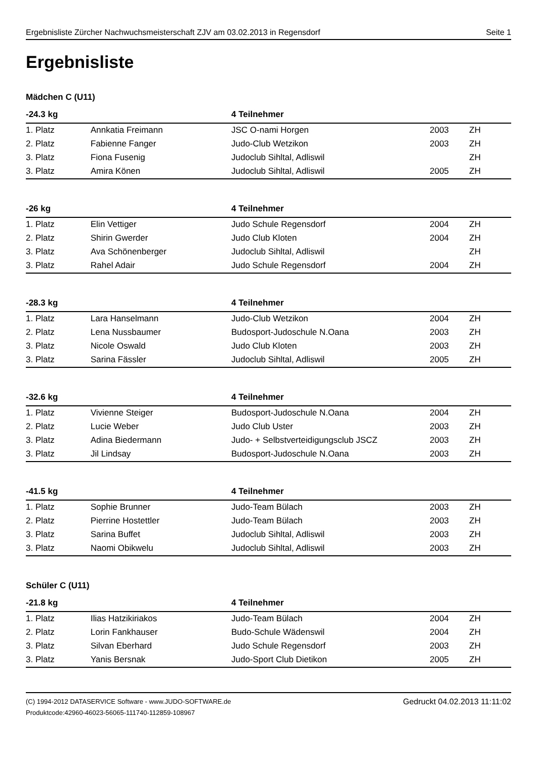Ergebnisliste Zürcher Nachwuchsmeisterschaft ZJV am 03.02.2013 in Regensdorf Seite 1
Ergebnisliste
Mädchen C (U11)
| -24.3 kg | | 4 Teilnehmer | | |
| --- | --- | --- | --- | --- |
| 1. Platz | Annkatia Freimann | JSC O-nami Horgen | 2003 | ZH |
| 2. Platz | Fabienne Fanger | Judo-Club Wetzikon | 2003 | ZH |
| 3. Platz | Fiona Fusenig | Judoclub Sihltal, Adliswil | | ZH |
| 3. Platz | Amira Könen | Judoclub Sihltal, Adliswil | 2005 | ZH |
| -26 kg | | 4 Teilnehmer | | |
| --- | --- | --- | --- | --- |
| 1. Platz | Elin Vettiger | Judo Schule Regensdorf | 2004 | ZH |
| 2. Platz | Shirin Gwerder | Judo Club Kloten | 2004 | ZH |
| 3. Platz | Ava Schönenberger | Judoclub Sihltal, Adliswil | | ZH |
| 3. Platz | Rahel Adair | Judo Schule Regensdorf | 2004 | ZH |
| -28.3 kg | | 4 Teilnehmer | | |
| --- | --- | --- | --- | --- |
| 1. Platz | Lara Hanselmann | Judo-Club Wetzikon | 2004 | ZH |
| 2. Platz | Lena Nussbaumer | Budosport-Judoschule N.Oana | 2003 | ZH |
| 3. Platz | Nicole Oswald | Judo Club Kloten | 2003 | ZH |
| 3. Platz | Sarina Fässler | Judoclub Sihltal, Adliswil | 2005 | ZH |
| -32.6 kg | | 4 Teilnehmer | | |
| --- | --- | --- | --- | --- |
| 1. Platz | Vivienne Steiger | Budosport-Judoschule N.Oana | 2004 | ZH |
| 2. Platz | Lucie Weber | Judo Club Uster | 2003 | ZH |
| 3. Platz | Adina Biedermann | Judo- + Selbstverteidigungsclub JSCZ | 2003 | ZH |
| 3. Platz | Jil Lindsay | Budosport-Judoschule N.Oana | 2003 | ZH |
| -41.5 kg | | 4 Teilnehmer | | |
| --- | --- | --- | --- | --- |
| 1. Platz | Sophie Brunner | Judo-Team Bülach | 2003 | ZH |
| 2. Platz | Pierrine Hostettler | Judo-Team Bülach | 2003 | ZH |
| 3. Platz | Sarina Buffet | Judoclub Sihltal, Adliswil | 2003 | ZH |
| 3. Platz | Naomi Obikwelu | Judoclub Sihltal, Adliswil | 2003 | ZH |
Schüler C (U11)
| -21.8 kg | | 4 Teilnehmer | | |
| --- | --- | --- | --- | --- |
| 1. Platz | Ilias Hatzikiriakos | Judo-Team Bülach | 2004 | ZH |
| 2. Platz | Lorin Fankhauser | Budo-Schule Wädenswil | 2004 | ZH |
| 3. Platz | Silvan Eberhard | Judo Schule Regensdorf | 2003 | ZH |
| 3. Platz | Yanis Bersnak | Judo-Sport Club Dietikon | 2005 | ZH |
(C) 1994-2012 DATASERVICE Software - www.JUDO-SOFTWARE.de
Produktcode:42960-46023-56065-111740-112859-108967
Gedruckt 04.02.2013 11:11:02